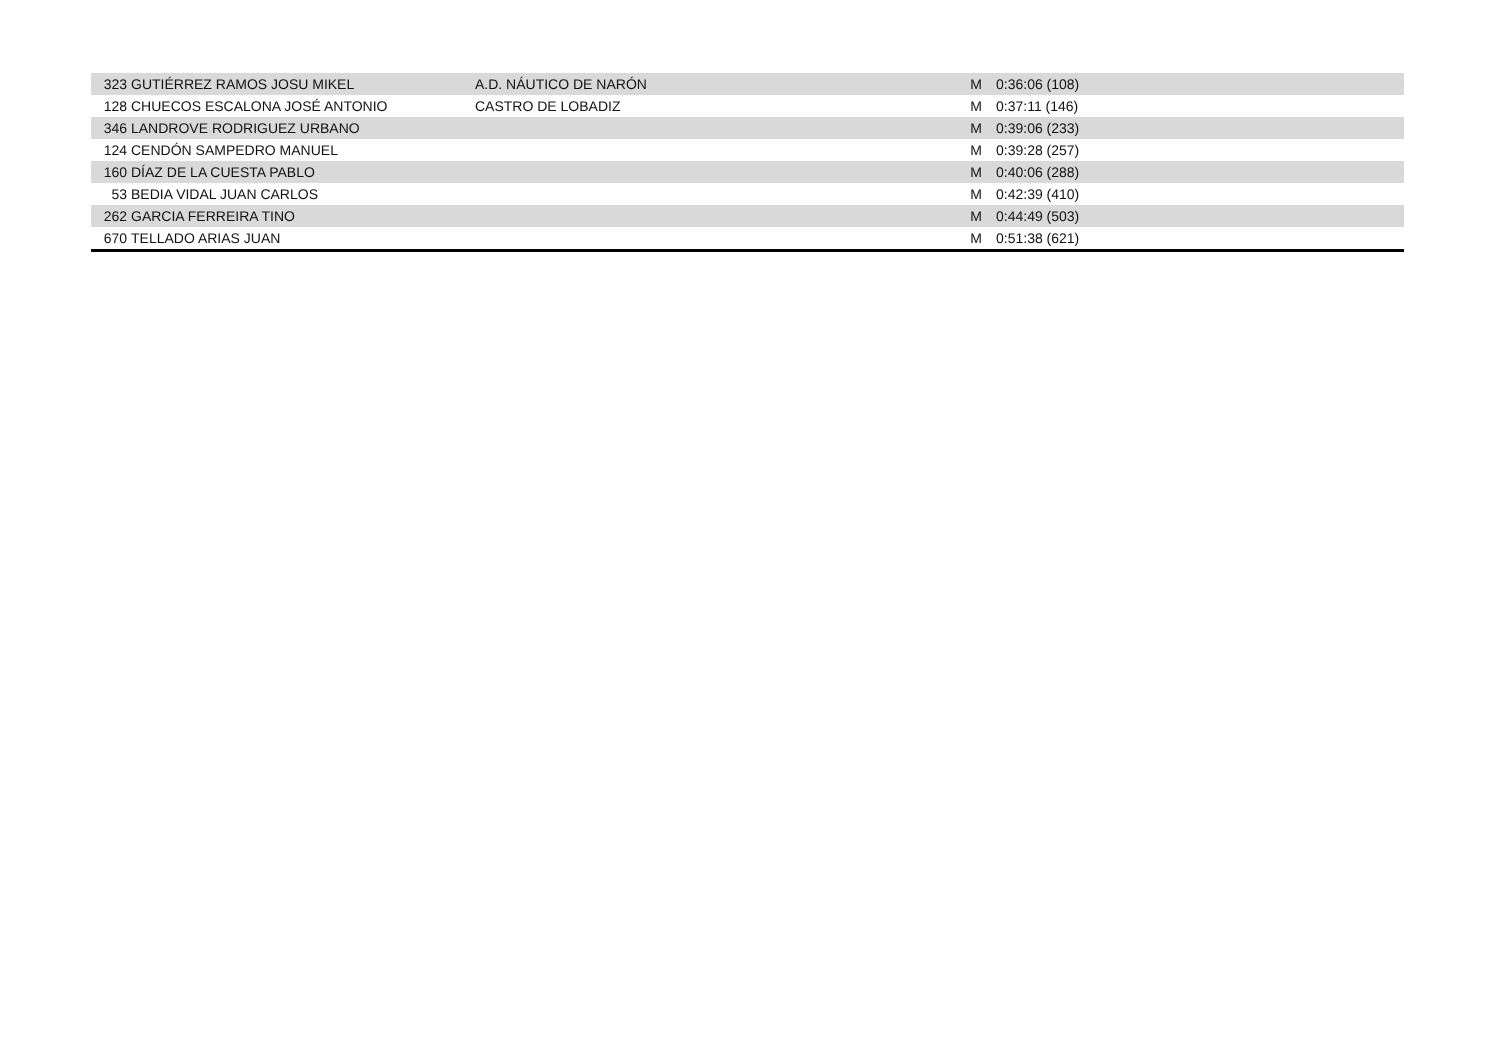| 323 | GUTIÉRREZ RAMOS JOSU MIKEL | A.D. NÁUTICO DE NARÓN | M | 0:36:06 (108) |
| 128 | CHUECOS ESCALONA JOSÉ ANTONIO | CASTRO DE LOBADIZ | M | 0:37:11 (146) |
| 346 | LANDROVE RODRIGUEZ URBANO | | M | 0:39:06 (233) |
| 124 | CENDÓN SAMPEDRO MANUEL | | M | 0:39:28 (257) |
| 160 | DÍAZ DE LA CUESTA PABLO | | M | 0:40:06 (288) |
| 53 | BEDIA VIDAL JUAN CARLOS | | M | 0:42:39 (410) |
| 262 | GARCIA FERREIRA TINO | | M | 0:44:49 (503) |
| 670 | TELLADO ARIAS JUAN | | M | 0:51:38 (621) |